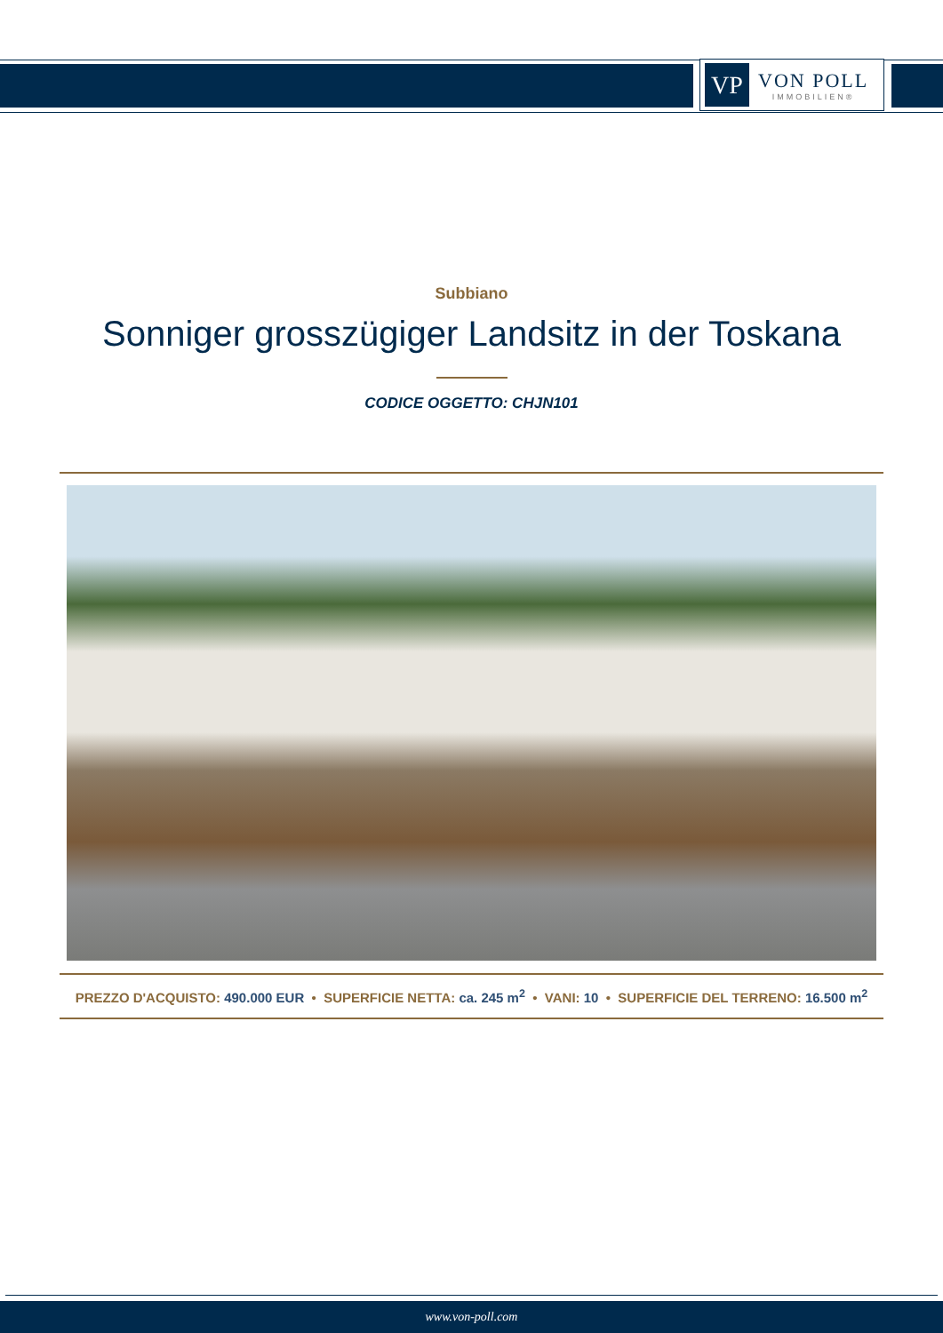VP
VON POLL
IMMOBILIEN®
Subbiano
Sonniger grosszügiger Landsitz in der Toskana
CODICE OGGETTO: CHJN101
PREZZO D'ACQUISTO: 490.000 EUR • SUPERFICIE NETTA: ca. 245 m<sup>2</sup> • VANI: 10 • SUPERFICIE DEL TERRENO: 16.500 m<sup>2</sup>
www.von-poll.com